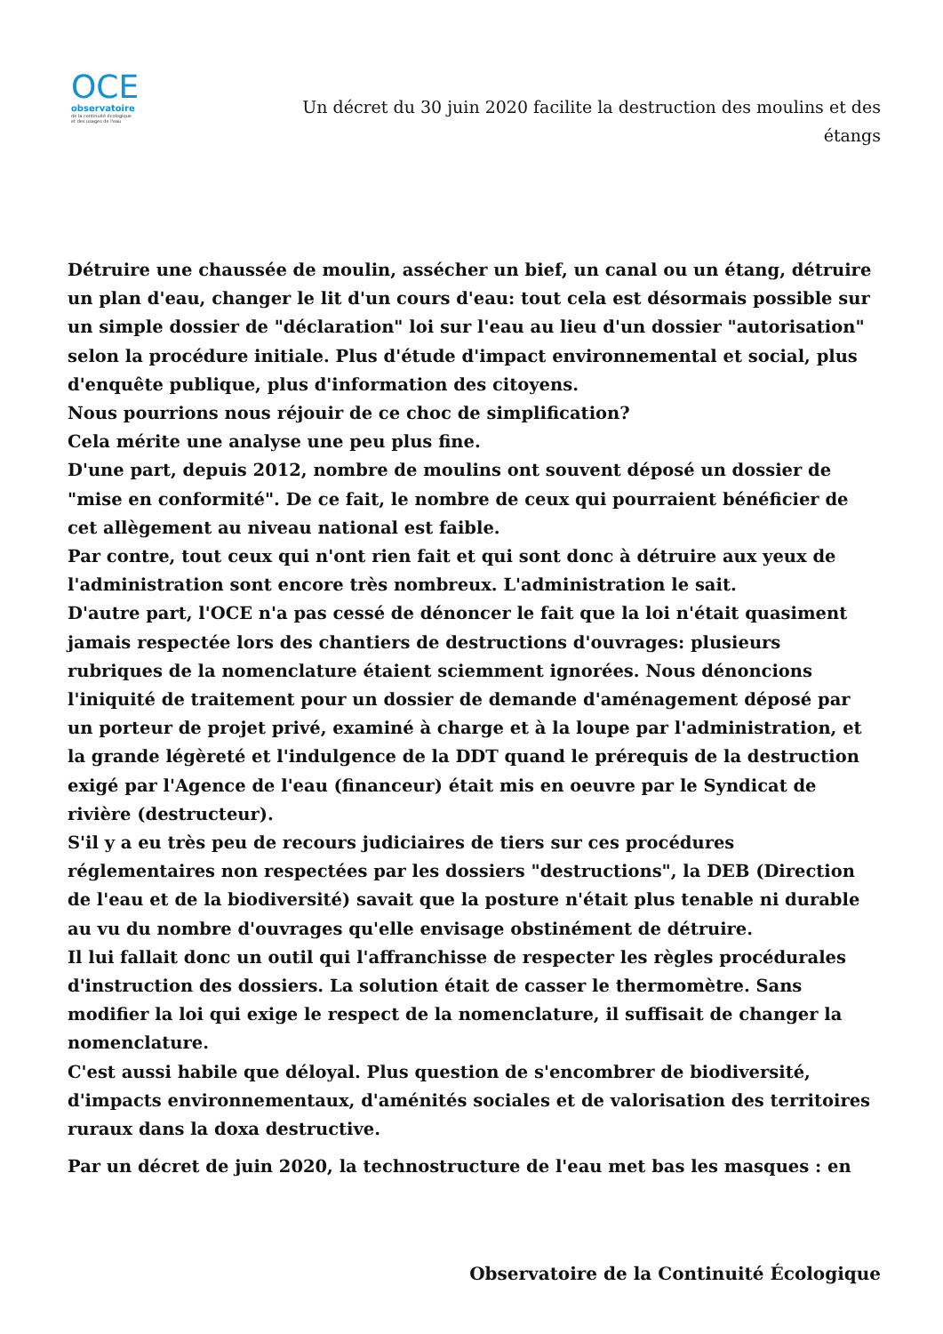OCE
observatoire
de la continuité écologique
et des usages de l'eau
Un décret du 30 juin 2020 facilite la destruction des moulins et des étangs
Détruire une chaussée de moulin, assécher un bief, un canal ou un étang, détruire un plan d'eau, changer le lit d'un cours d'eau: tout cela est désormais possible sur un simple dossier de "déclaration" loi sur l'eau au lieu d'un dossier "autorisation" selon la procédure initiale. Plus d'étude d'impact environnemental et social, plus d'enquête publique, plus d'information des citoyens.
Nous pourrions nous réjouir de ce choc de simplification?
Cela mérite une analyse une peu plus fine.
D'une part, depuis 2012, nombre de moulins ont souvent déposé un dossier de "mise en conformité". De ce fait, le nombre de ceux qui pourraient bénéficier de cet allègement au niveau national est faible.
Par contre, tout ceux qui n'ont rien fait et qui sont donc à détruire aux yeux de l'administration sont encore très nombreux. L'administration le sait.
D'autre part, l'OCE n'a pas cessé de dénoncer le fait que la loi n'était quasiment jamais respectée lors des chantiers de destructions d'ouvrages: plusieurs rubriques de la nomenclature étaient sciemment ignorées. Nous dénoncions l'iniquité de traitement pour un dossier de demande d'aménagement déposé par un porteur de projet privé, examiné à charge et à la loupe par l'administration, et la grande légèreté et l'indulgence de la DDT quand le prérequis de la destruction exigé par l'Agence de l'eau (financeur) était mis en oeuvre par le Syndicat de rivière (destructeur).
S'il y a eu très peu de recours judiciaires de tiers sur ces procédures réglementaires non respectées par les dossiers "destructions", la DEB (Direction de l'eau et de la biodiversité) savait que la posture n'était plus tenable ni durable au vu du nombre d'ouvrages qu'elle envisage obstinément de détruire.
Il lui fallait donc un outil qui l'affranchisse de respecter les règles procédurales d'instruction des dossiers. La solution était de casser le thermomètre. Sans modifier la loi qui exige le respect de la nomenclature, il suffisait de changer la nomenclature.
C'est aussi habile que déloyal. Plus question de s'encombrer de biodiversité, d'impacts environnementaux, d'aménités sociales et de valorisation des territoires ruraux dans la doxa destructive.
Par un décret de juin 2020, la technostructure de l'eau met bas les masques : en
Observatoire de la Continuité Écologique